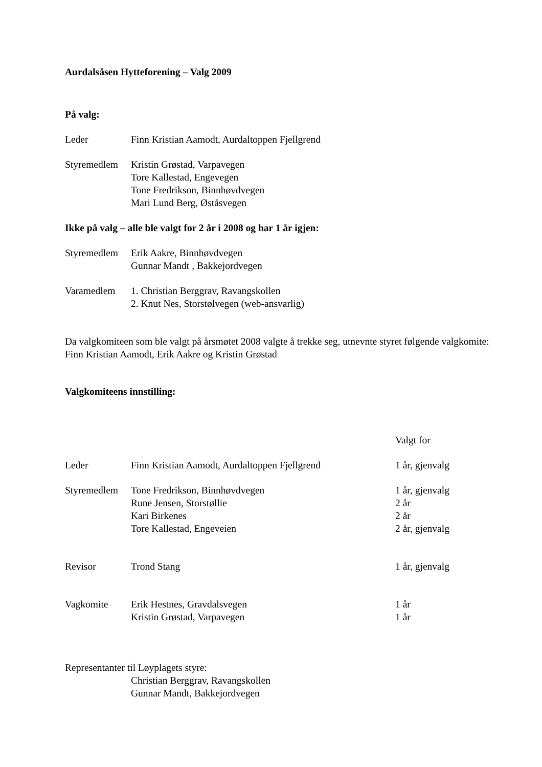Aurdalsåsen Hytteforening – Valg 2009
På valg:
| Leder | Finn Kristian Aamodt, Aurdaltoppen Fjellgrend |
| Styremedlem | Kristin Grøstad, Varpavegen Tore Kallestad, Engevegen Tone Fredrikson, Binnhøvdvegen Mari Lund Berg, Øståsvegen |
Ikke på valg – alle ble valgt for 2 år i 2008 og har 1 år igjen:
| Styremedlem | Erik Aakre, Binnhøvdvegen Gunnar Mandt , Bakkejordvegen |
| Varamedlem | 1. Christian Berggrav, Ravangskollen 2. Knut Nes, Storstølvegen (web-ansvarlig) |
Da valgkomiteen som ble valgt på årsmøtet 2008 valgte å trekke seg, utnevnte styret følgende valgkomite:
Finn Kristian Aamodt, Erik Aakre og Kristin Grøstad
Valgkomiteens innstilling:
| | | Valgt for |
| Leder | Finn Kristian Aamodt, Aurdaltoppen Fjellgrend | 1 år, gjenvalg |
| Styremedlem | Tone Fredrikson, Binnhøvdvegen | 1 år, gjenvalg |
| | Rune Jensen, Storstøllie | 2 år |
| | Kari Birkenes | 2 år |
| | Tore Kallestad, Engeveien | 2 år, gjenvalg |
| Revisor | Trond Stang | 1 år, gjenvalg |
| Vagkomite | Erik Hestnes, Gravdalsvegen | 1 år |
| | Kristin Grøstad, Varpavegen | 1 år |
Representanter til Løyplagets styre:
Christian Berggrav, Ravangskollen
Gunnar Mandt, Bakkejordvegen